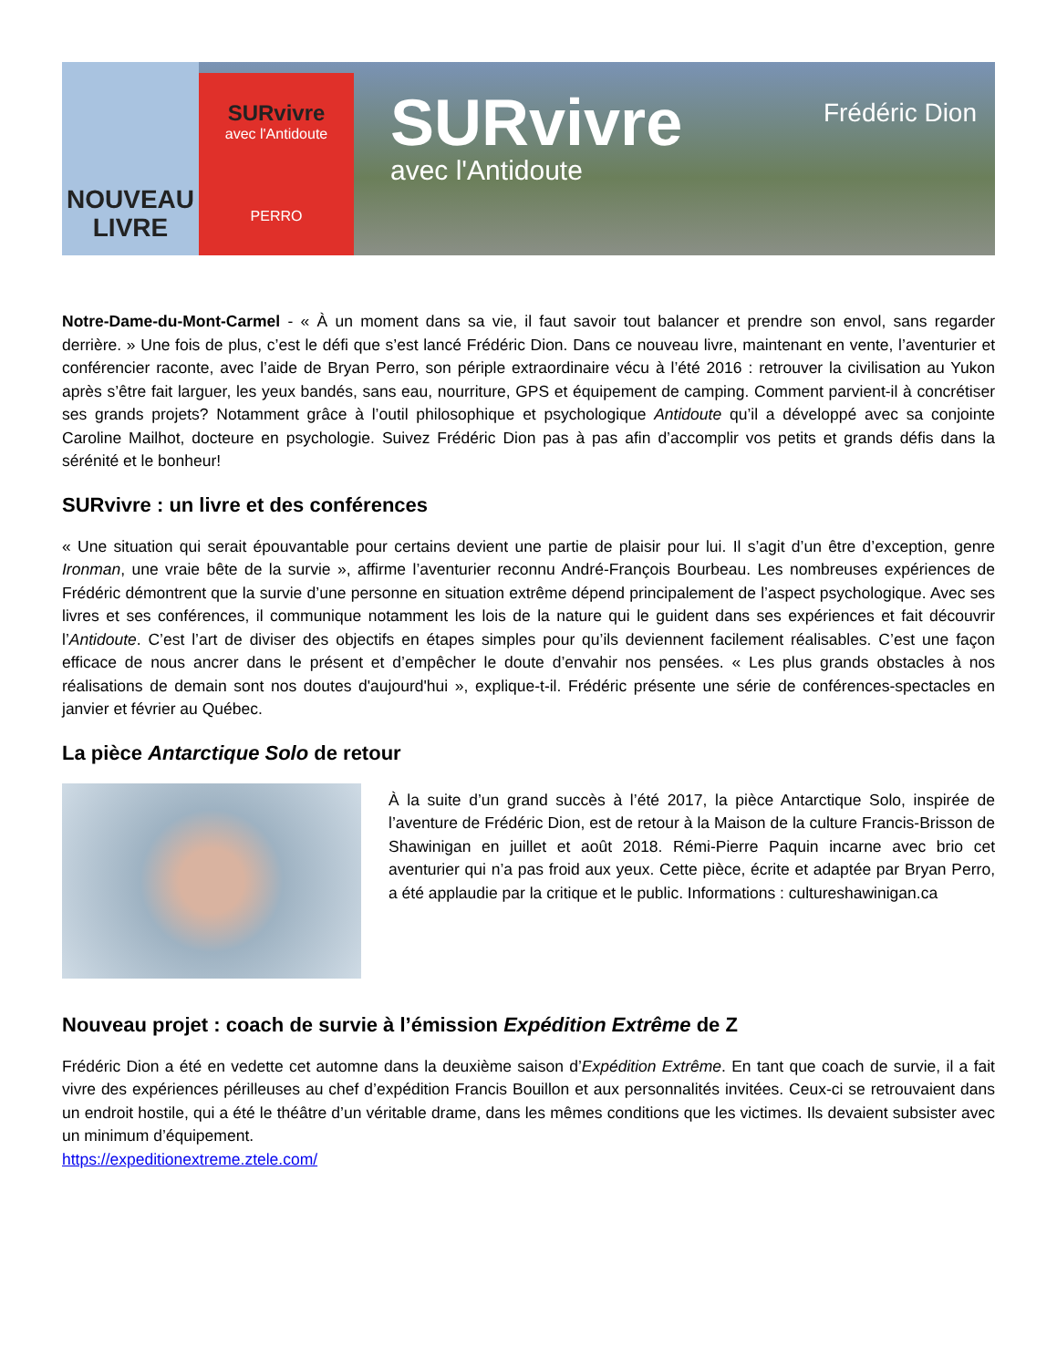NOUVEAU
LIVRE
SURvivre
avec l'Antidoute
PERRO
SURvivre
avec l'Antidoute
Frédéric Dion
Notre-Dame-du-Mont-Carmel - « À un moment dans sa vie, il faut savoir tout balancer et prendre son envol, sans regarder derrière. » Une fois de plus, c’est le défi que s’est lancé Frédéric Dion. Dans ce nouveau livre, maintenant en vente, l’aventurier et conférencier raconte, avec l’aide de Bryan Perro, son périple extraordinaire vécu à l’été 2016 : retrouver la civilisation au Yukon après s’être fait larguer, les yeux bandés, sans eau, nourriture, GPS et équipement de camping. Comment parvient-il à concrétiser ses grands projets? Notamment grâce à l’outil philosophique et psychologique Antidoute qu’il a développé avec sa conjointe Caroline Mailhot, docteure en psychologie. Suivez Frédéric Dion pas à pas afin d’accomplir vos petits et grands défis dans la sérénité et le bonheur!
SURvivre : un livre et des conférences
« Une situation qui serait épouvantable pour certains devient une partie de plaisir pour lui. Il s’agit d’un être d’exception, genre Ironman, une vraie bête de la survie », affirme l’aventurier reconnu André-François Bourbeau. Les nombreuses expériences de Frédéric démontrent que la survie d’une personne en situation extrême dépend principalement de l’aspect psychologique. Avec ses livres et ses conférences, il communique notamment les lois de la nature qui le guident dans ses expériences et fait découvrir l’Antidoute. C’est l’art de diviser des objectifs en étapes simples pour qu’ils deviennent facilement réalisables. C’est une façon efficace de nous ancrer dans le présent et d’empêcher le doute d’envahir nos pensées. « Les plus grands obstacles à nos réalisations de demain sont nos doutes d'aujourd'hui », explique-t-il. Frédéric présente une série de conférences-spectacles en janvier et février au Québec.
La pièce Antarctique Solo de retour
À la suite d’un grand succès à l’été 2017, la pièce Antarctique Solo, inspirée de l’aventure de Frédéric Dion, est de retour à la Maison de la culture Francis-Brisson de Shawinigan en juillet et août 2018. Rémi-Pierre Paquin incarne avec brio cet aventurier qui n’a pas froid aux yeux. Cette pièce, écrite et adaptée par Bryan Perro, a été applaudie par la critique et le public. Informations : cultureshawinigan.ca
Nouveau projet : coach de survie à l’émission Expédition Extrême de Z
Frédéric Dion a été en vedette cet automne dans la deuxième saison d’Expédition Extrême. En tant que coach de survie, il a fait vivre des expériences périlleuses au chef d’expédition Francis Bouillon et aux personnalités invitées. Ceux-ci se retrouvaient dans un endroit hostile, qui a été le théâtre d’un véritable drame, dans les mêmes conditions que les victimes. Ils devaient subsister avec un minimum d’équipement.
https://expeditionextreme.ztele.com/